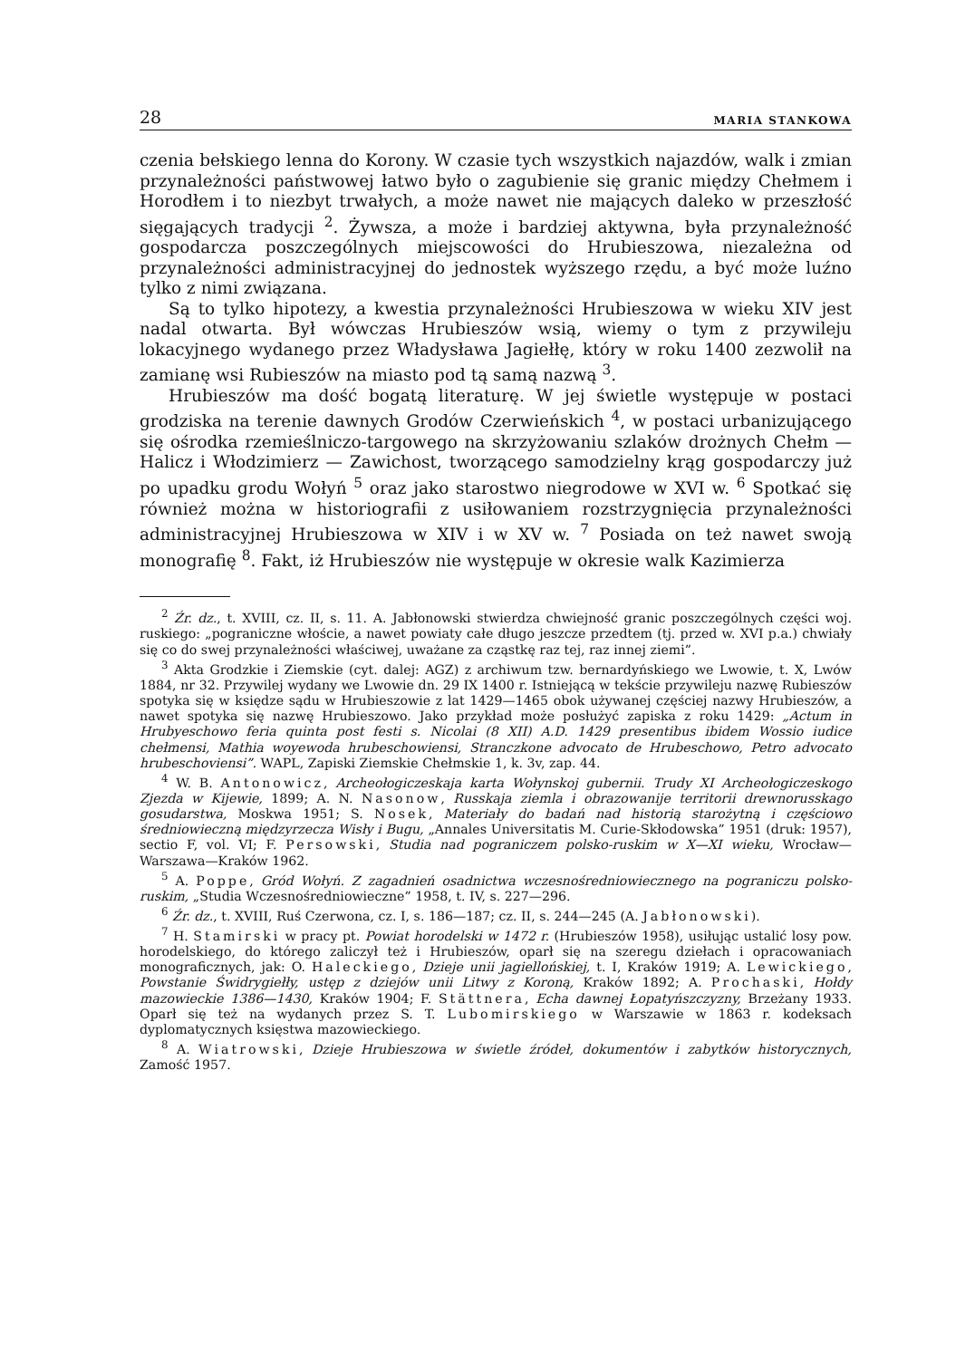28 MARIA STANKOWA
czenia bełskiego lenna do Korony. W czasie tych wszystkich najazdów, walk i zmian przynależności państwowej łatwo było o zagubienie się granic między Chełmem i Horodłem i to niezbyt trwałych, a może nawet nie mających daleko w przeszłość sięgających tradycji <sup>2</sup>. Żywsza, a może i bardziej aktywna, była przynależność gospodarcza poszczególnych miejscowości do Hrubieszowa, niezależna od przynależności administracyjnej do jednostek wyższego rzędu, a być może luźno tylko z nimi związana.
Są to tylko hipotezy, a kwestia przynależności Hrubieszowa w wieku XIV jest nadal otwarta. Był wówczas Hrubieszów wsią, wiemy o tym z przywileju lokacyjnego wydanego przez Władysława Jagiełłę, który w roku 1400 zezwolił na zamianę wsi Rubieszów na miasto pod tą samą nazwą <sup>3</sup>.
Hrubieszów ma dość bogatą literaturę. W jej świetle występuje w postaci grodziska na terenie dawnych Grodów Czerwieńskich <sup>4</sup>, w postaci urbanizującego się ośrodka rzemieślniczo-targowego na skrzyżowaniu szlaków drożnych Chełm — Halicz i Włodzimierz — Zawichost, tworzącego samodzielny krąg gospodarczy już po upadku grodu Wołyń <sup>5</sup> oraz jako starostwo niegrodowe w XVI w. <sup>6</sup> Spotkać się również można w historiografii z usiłowaniem rozstrzygnięcia przynależności administracyjnej Hrubieszowa w XIV i w XV w. <sup>7</sup> Posiada on też nawet swoją monografię <sup>8</sup>. Fakt, iż Hrubieszów nie występuje w okresie walk Kazimierza
<sup>2</sup> Źr. dz., t. XVIII, cz. II, s. 11. A. Jabłonowski stwierdza chwiejność granic poszczególnych części woj. ruskiego: „pograniczne włoście, a nawet powiaty całe długo jeszcze przedtem (tj. przed w. XVI p.a.) chwiały się co do swej przynależności właściwej, uważane za cząstkę raz tej, raz innej ziemi”.
<sup>3</sup> Akta Grodzkie i Ziemskie (cyt. dalej: AGZ) z archiwum tzw. bernardyńskiego we Lwowie, t. X, Lwów 1884, nr 32. Przywilej wydany we Lwowie dn. 29 IX 1400 r. Istniejącą w tekście przywileju nazwę Rubieszów spotyka się w księdze sądu w Hrubieszowie z lat 1429—1465 obok używanej częściej nazwy Hrubieszów, a nawet spotyka się nazwę Hrubieszowo. Jako przykład może posłużyć zapiska z roku 1429: „Actum in Hrubyeschowo feria quinta post festi s. Nicolai (8 XII) A.D. 1429 presentibus ibidem Wossio iudice chełmensi, Mathia woyewoda hrubeschowiensi, Stranczkone advocato de Hrubeschowo, Petro advocato hrubeschoviensi”. WAPL, Zapiski Ziemskie Chełmskie 1, k. 3v, zap. 44.
<sup>4</sup> W. B. Antonowicz, Archeołogiczeskaja karta Wołynskoj gubernii. Trudy XI Archeołogiczeskogo Zjezda w Kijewie, 1899; A. N. Nasonow, Russkaja ziemla i obrazowanije territorii drewnorusskago gosudarstwa, Moskwa 1951; S. Nosek, Materiały do badań nad historią starożytną i częściowo średniowieczną międzyrzecza Wisły i Bugu, „Annales Universitatis M. Curie-Skłodowska” 1951 (druk: 1957), sectio F, vol. VI; F. Persowski, Studia nad pograniczem polsko-ruskim w X—XI wieku, Wrocław—Warszawa—Kraków 1962.
<sup>5</sup> A. Poppe, Gród Wołyń. Z zagadnień osadnictwa wczesnośredniowiecznego na pograniczu polsko-ruskim, „Studia Wczesnośredniowieczne” 1958, t. IV, s. 227—296.
<sup>6</sup> Źr. dz., t. XVIII, Ruś Czerwona, cz. I, s. 186—187; cz. II, s. 244—245 (A. Jabłonowski).
<sup>7</sup> H. Stamirski w pracy pt. Powiat horodelski w 1472 r. (Hrubieszów 1958), usiłując ustalić losy pow. horodelskiego, do którego zaliczył też i Hrubieszów, oparł się na szeregu dziełach i opracowaniach monograficznych, jak: O. Haleckiego, Dzieje unii jagiellońskiej, t. I, Kraków 1919; A. Lewickiego, Powstanie Świdrygiełły, ustęp z dziejów unii Litwy z Koroną, Kraków 1892; A. Prochaski, Hołdy mazowieckie 1386—1430, Kraków 1904; F. Stättnera, Echa dawnej Łopatyńszczyzny, Brzeżany 1933. Oparł się też na wydanych przez S. T. Lubomirskiego w Warszawie w 1863 r. kodeksach dyplomatycznych księstwa mazowieckiego.
<sup>8</sup> A. Wiatrowski, Dzieje Hrubieszowa w świetle źródeł, dokumentów i zabytków historycznych, Zamość 1957.